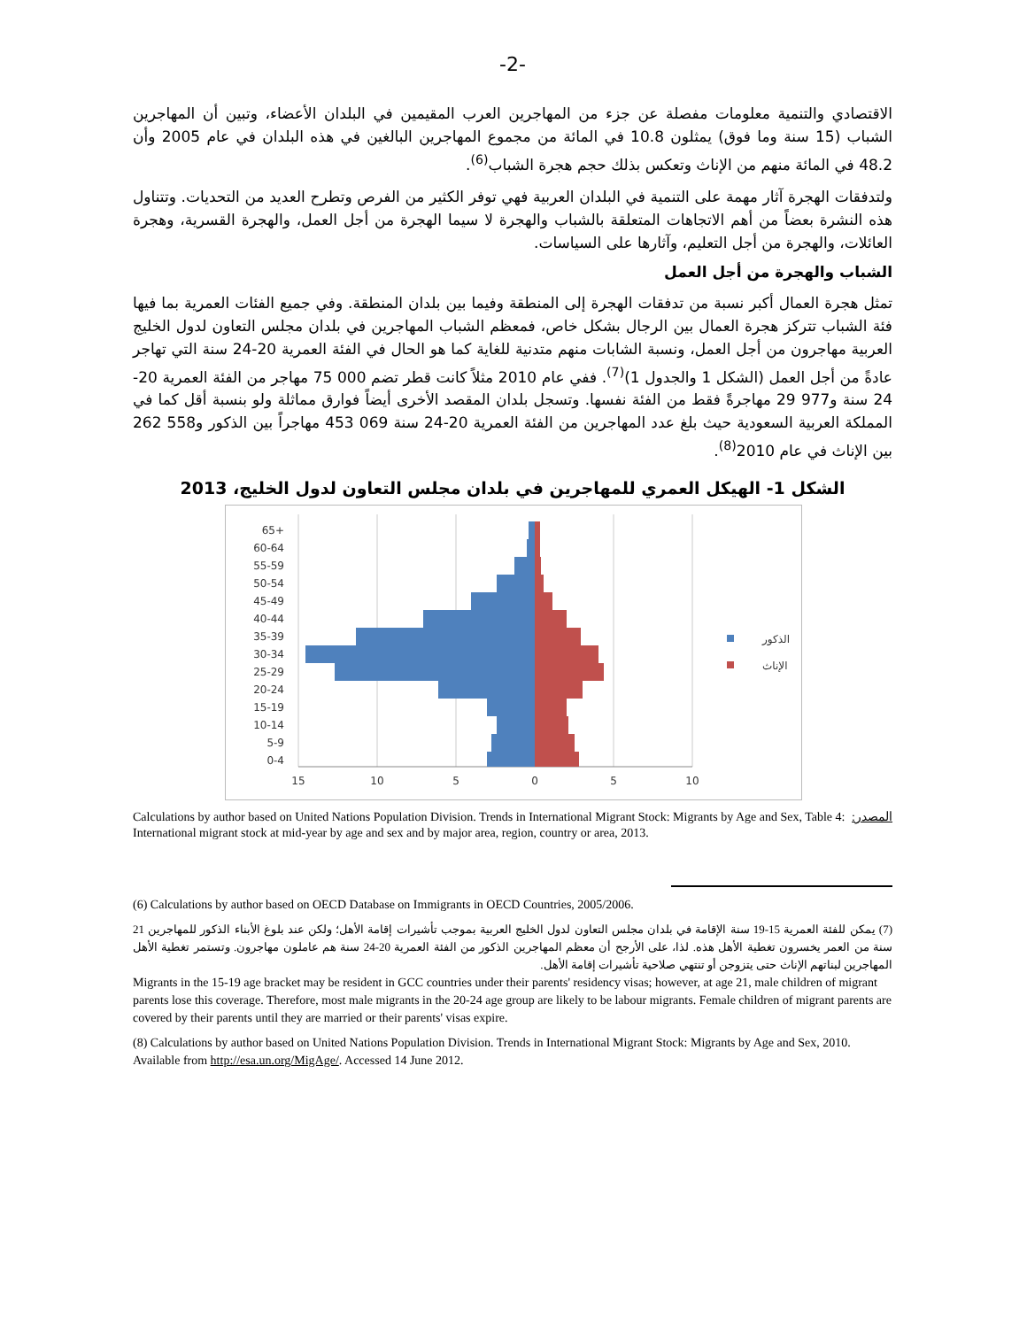-2-
الاقتصادي والتنمية معلومات مفصلة عن جزء من المهاجرين العرب المقيمين في البلدان الأعضاء، وتبين أن المهاجرين الشباب (15 سنة وما فوق) يمثلون 10.8 في المائة من مجموع المهاجرين البالغين في هذه البلدان في عام 2005 وأن 48.2 في المائة منهم من الإناث وتعكس بذلك حجم هجرة الشباب<sup>(6)</sup>.
ولتدفقات الهجرة آثار مهمة على التنمية في البلدان العربية فهي توفر الكثير من الفرص وتطرح العديد من التحديات. وتتناول هذه النشرة بعضاً من أهم الاتجاهات المتعلقة بالشباب والهجرة لا سيما الهجرة من أجل العمل، والهجرة القسرية، وهجرة العائلات، والهجرة من أجل التعليم، وآثارها على السياسات.
الشباب والهجرة من أجل العمل
تمثل هجرة العمال أكبر نسبة من تدفقات الهجرة إلى المنطقة وفيما بين بلدان المنطقة. وفي جميع الفئات العمرية بما فيها فئة الشباب تتركز هجرة العمال بين الرجال بشكل خاص، فمعظم الشباب المهاجرين في بلدان مجلس التعاون لدول الخليج العربية مهاجرون من أجل العمل، ونسبة الشابات منهم متدنية للغاية كما هو الحال في الفئة العمرية 20-24 سنة التي تهاجر عادةً من أجل العمل (الشكل 1 والجدول 1)<sup>(7)</sup>. ففي عام 2010 مثلاً كانت قطر تضم 000 75 مهاجر من الفئة العمرية 20-24 سنة و977 29 مهاجرةً فقط من الفئة نفسها. وتسجل بلدان المقصد الأخرى أيضاً فوارق مماثلة ولو بنسبة أقل كما في المملكة العربية السعودية حيث بلغ عدد المهاجرين من الفئة العمرية 20-24 سنة 069 453 مهاجراً بين الذكور و558 262 بين الإناث في عام 2010<sup>(8)</sup>.
الشكل 1- الهيكل العمري للمهاجرين في بلدان مجلس التعاون لدول الخليج، 2013
65+
60-64
55-59
50-54
45-49
40-44
35-39
30-34
25-29
20-24
15-19
10-14
5-9
0-4
15
10
5
0
5
10
الذكور
الإناث
المصدر: Calculations by author based on United Nations Population Division. Trends in International Migrant Stock: Migrants by Age and Sex, Table 4: International migrant stock at mid-year by age and sex and by major area, region, country or area, 2013.
(6) Calculations by author based on OECD Database on Immigrants in OECD Countries, 2005/2006.
(7) يمكن للفئة العمرية 15-19 سنة الإقامة في بلدان مجلس التعاون لدول الخليج العربية بموجب تأشيرات إقامة الأهل؛ ولكن عند بلوغ الأبناء الذكور للمهاجرين 21 سنة من العمر يخسرون تغطية الأهل هذه. لذا، على الأرجح أن معظم المهاجرين الذكور من الفئة العمرية 20-24 سنة هم عاملون مهاجرون. وتستمر تغطية الأهل المهاجرين لبناتهم الإناث حتى يتزوجن أو تنتهي صلاحية تأشيرات إقامة الأهل.
Migrants in the 15-19 age bracket may be resident in GCC countries under their parents' residency visas; however, at age 21, male children of migrant parents lose this coverage. Therefore, most male migrants in the 20-24 age group are likely to be labour migrants. Female children of migrant parents are covered by their parents until they are married or their parents' visas expire.
(8) Calculations by author based on United Nations Population Division. Trends in International Migrant Stock: Migrants by Age and Sex, 2010. Available from http://esa.un.org/MigAge/. Accessed 14 June 2012.